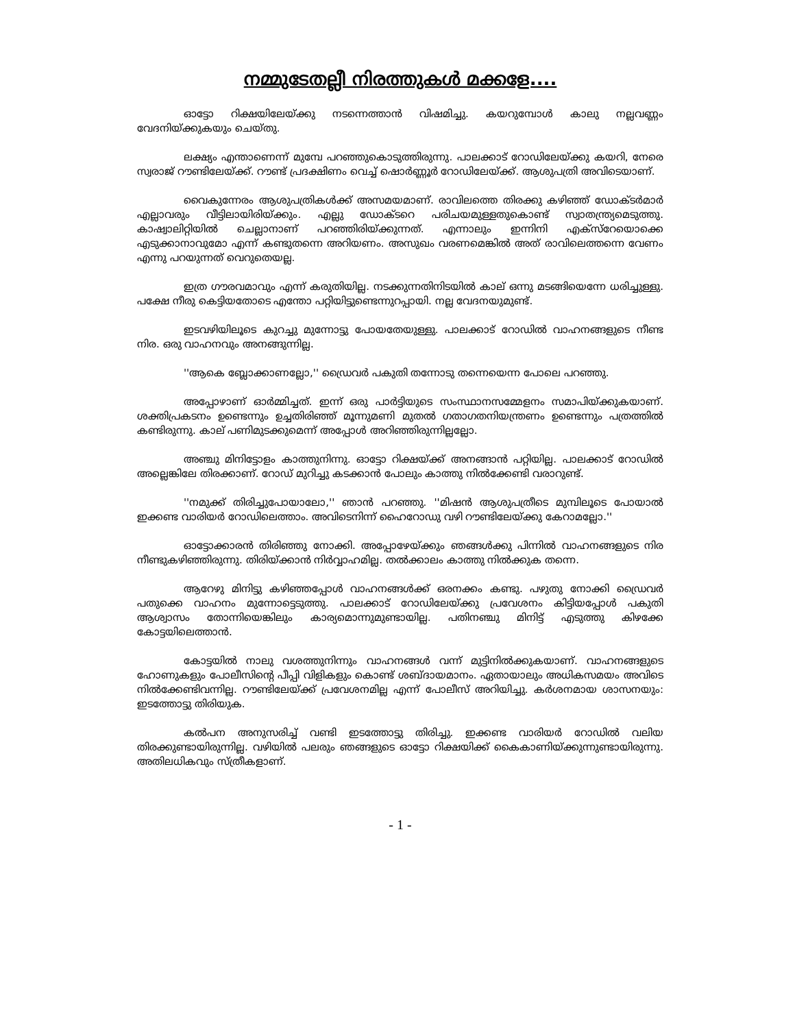നമ്മുടേതല്ലീ നിരത്തുകൾ മക്കളേ....
ഓട്ടോ റിക്ഷയിലേയ്ക്കു നടന്നെത്താൻ വിഷമിച്ചു. കയറുമ്പോൾ കാലു നല്ലവണ്ണം വേദനിയ്ക്കുകയും ചെയ്തു.
ലക്ഷ്യം എന്താണെന്ന് മുമ്പേ പറഞ്ഞുകൊടുത്തിരുന്നു. പാലക്കാട് റോഡിലേയ്ക്കു കയറി, നേരെ സ്വരാജ് റൗണ്ടിലേയ്ക്ക്. റൗണ്ട് പ്രദക്ഷിണം വെച്ച് ഷൊർണ്ണൂർ റോഡിലേയ്ക്ക്. ആശുപത്രി അവിടെയാണ്.
വൈകുന്നേരം ആശുപത്രികൾക്ക് അസമയമാണ്. രാവിലത്തെ തിരക്കു കഴിഞ്ഞ് ഡോക്ടർമാർ എല്ലാവരും വീട്ടിലായിരിയ്ക്കും. എല്ലു ഡോക്ടറെ പരിചയമുള്ളതുകൊണ്ട് സ്വാതന്ത്ര്യമെടുത്തു. കാഷ്വാലിറ്റിയിൽ ചെല്ലാനാണ് പറഞ്ഞിരിയ്ക്കുന്നത്. എന്നാലും ഇന്നിനി എക്സ്റേയൊക്കെ എടുക്കാനാവുമോ എന്ന് കണ്ടുതന്നെ അറിയണം. അസുഖം വരണമെങ്കിൽ അത് രാവിലെത്തന്നെ വേണം എന്നു പറയുന്നത് വെറുതെയല്ല.
ഇത്ര ഗൗരവമാവും എന്ന് കരുതിയില്ല. നടക്കുന്നതിനിടയിൽ കാല് ഒന്നു മടങ്ങിയെന്നേ ധരിച്ചുള്ളു. പക്ഷേ നീരു കെട്ടിയതോടെ എന്തോ പറ്റിയിട്ടുണ്ടെന്നുറപ്പായി. നല്ല വേദനയുമുണ്ട്.
ഇടവഴിയിലൂടെ കുറച്ചു മുന്നോട്ടു പോയതേയുള്ളു. പാലക്കാട് റോഡിൽ വാഹനങ്ങളുടെ നീണ്ട നിര. ഒരു വാഹനവും അനങ്ങുന്നില്ല.
''ആകെ ബ്ലോക്കാണല്ലോ,'' ഡ്രൈവർ പകുതി തന്നോടു തന്നെയെന്ന പോലെ പറഞ്ഞു.
അപ്പോഴാണ് ഓർമ്മിച്ചത്. ഇന്ന് ഒരു പാർട്ടിയുടെ സംസ്ഥാനസമ്മേളനം സമാപിയ്ക്കുകയാണ്. ശക്തിപ്രകടനം ഉണ്ടെന്നും ഉച്ചതിരിഞ്ഞ് മൂന്നുമണി മുതൽ ഗതാഗതനിയന്ത്രണം ഉണ്ടെന്നും പത്രത്തിൽ കണ്ടിരുന്നു. കാല് പണിമുടക്കുമെന്ന് അപ്പോൾ അറിഞ്ഞിരുന്നില്ലല്ലോ.
അഞ്ചു മിനിട്ടോളം കാത്തുനിന്നു. ഓട്ടോ റിക്ഷയ്ക്ക് അനങ്ങാൻ പറ്റിയില്ല. പാലക്കാട് റോഡിൽ അല്ലെങ്കിലേ തിരക്കാണ്. റോഡ് മുറിച്ചു കടക്കാൻ പോലും കാത്തു നിൽക്കേണ്ടി വരാറുണ്ട്.
''നമുക്ക് തിരിച്ചുപോയാലോ,'' ഞാൻ പറഞ്ഞു. ''മിഷൻ ആശുപത്രീടെ മുമ്പിലൂടെ പോയാൽ ഇക്കണ്ട വാരിയർ റോഡിലെത്താം. അവിടെനിന്ന് ഹൈറോഡു വഴി റൗണ്ടിലേയ്ക്കു കേറാമല്ലോ.''
ഓട്ടോക്കാരൻ തിരിഞ്ഞു നോക്കി. അപ്പോഴേയ്ക്കും ഞങ്ങൾക്കു പിന്നിൽ വാഹനങ്ങളുടെ നിര നീണ്ടുകഴിഞ്ഞിരുന്നു. തിരിയ്ക്കാൻ നിർവ്വാഹമില്ല. തൽക്കാലം കാത്തു നിൽക്കുക തന്നെ.
ആറേഴു മിനിട്ടു കഴിഞ്ഞപ്പോൾ വാഹനങ്ങൾക്ക് ഒരനക്കം കണ്ടു. പഴുതു നോക്കി ഡ്രൈവർ പതുക്കെ വാഹനം മുന്നോട്ടെടുത്തു. പാലക്കാട് റോഡിലേയ്ക്കു പ്രവേശനം കിട്ടിയപ്പോൾ പകുതി ആശ്വാസം തോന്നിയെങ്കിലും കാര്യമൊന്നുമുണ്ടായില്ല. പതിനഞ്ചു മിനിട്ട് എടുത്തു കിഴക്കേ കോട്ടയിലെത്താൻ.
കോട്ടയിൽ നാലു വശത്തുനിന്നും വാഹനങ്ങൾ വന്ന് മുട്ടിനിൽക്കുകയാണ്. വാഹനങ്ങളുടെ ഹോണുകളും പോലീസിന്റെ പീപ്പി വിളികളും കൊണ്ട് ശബ്ദായമാനം. ഏതായാലും അധികസമയം അവിടെ നിൽക്കേണ്ടിവന്നില്ല. റൗണ്ടിലേയ്ക്ക് പ്രവേശനമില്ല എന്ന് പോലീസ് അറിയിച്ചു. കർശനമായ ശാസനയും: ഇടത്തോട്ടു തിരിയുക.
കൽപന അനുസരിച്ച് വണ്ടി ഇടത്തോട്ടു തിരിച്ചു. ഇക്കണ്ട വാരിയർ റോഡിൽ വലിയ തിരക്കുണ്ടായിരുന്നില്ല. വഴിയിൽ പലരും ഞങ്ങളുടെ ഓട്ടോ റിക്ഷയിക്ക് കൈകാണിയ്ക്കുന്നുണ്ടായിരുന്നു. അതിലധികവും സ്ത്രീകളാണ്.
- 1 -